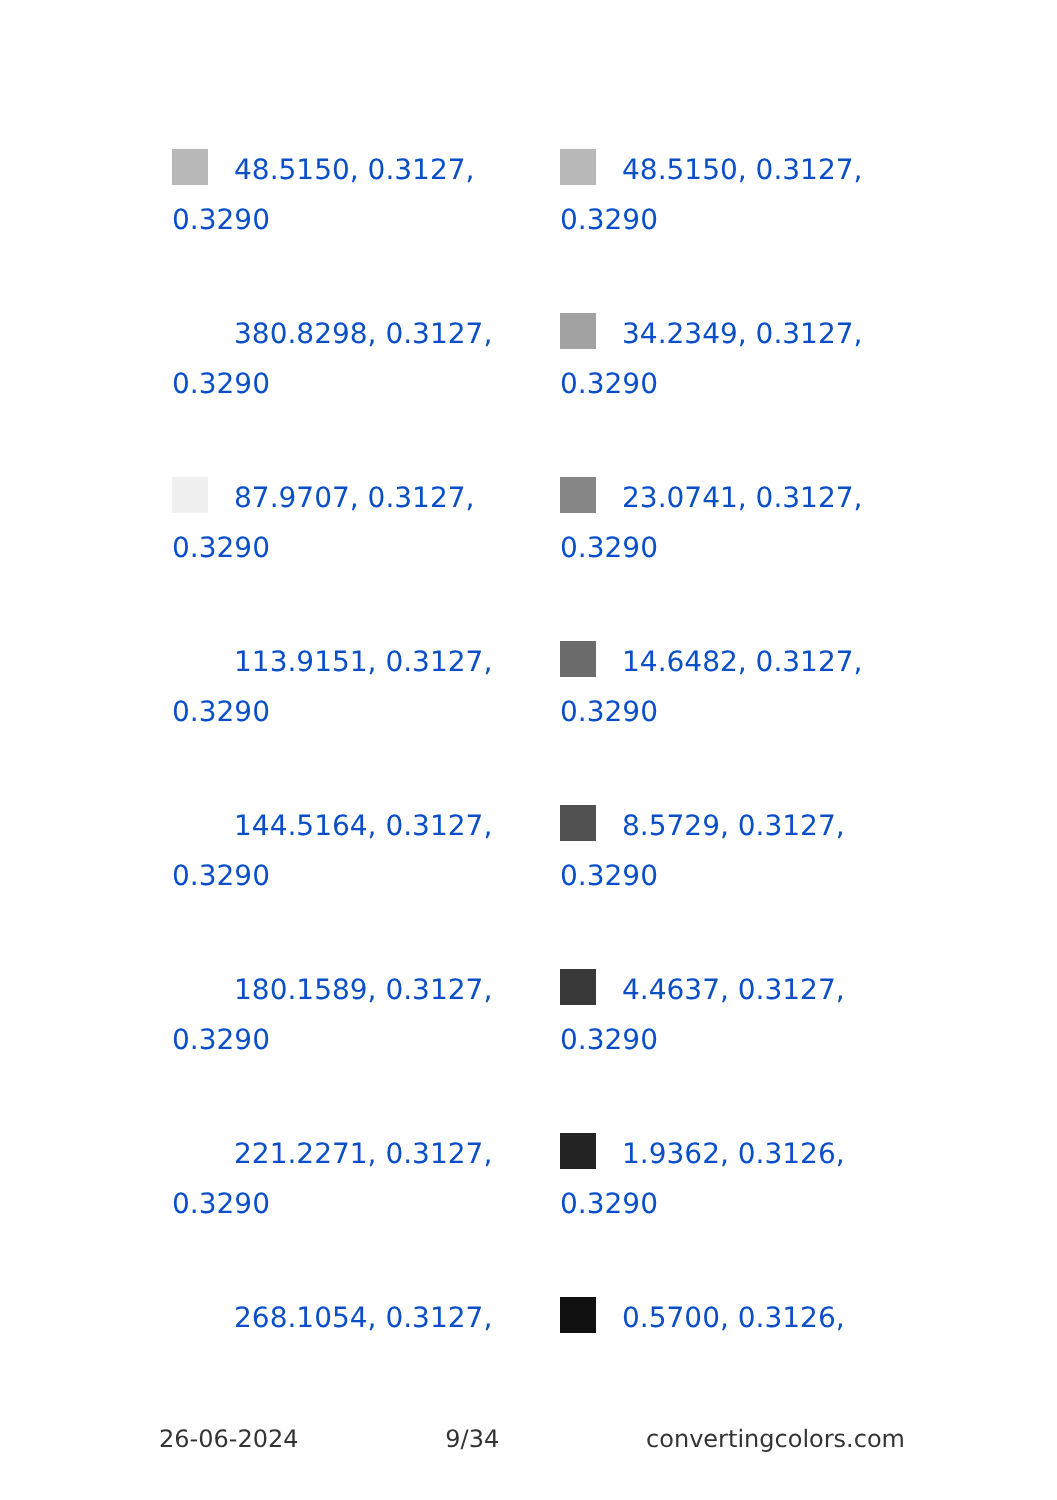48.5150, 0.3127, 0.3290
48.5150, 0.3127, 0.3290
380.8298, 0.3127, 0.3290
34.2349, 0.3127, 0.3290
87.9707, 0.3127, 0.3290
23.0741, 0.3127, 0.3290
113.9151, 0.3127, 0.3290
14.6482, 0.3127, 0.3290
144.5164, 0.3127, 0.3290
8.5729, 0.3127, 0.3290
180.1589, 0.3127, 0.3290
4.4637, 0.3127, 0.3290
221.2271, 0.3127, 0.3290
1.9362, 0.3126, 0.3290
268.1054, 0.3127,
0.5700, 0.3126,
26-06-2024 9/34 convertingcolors.com